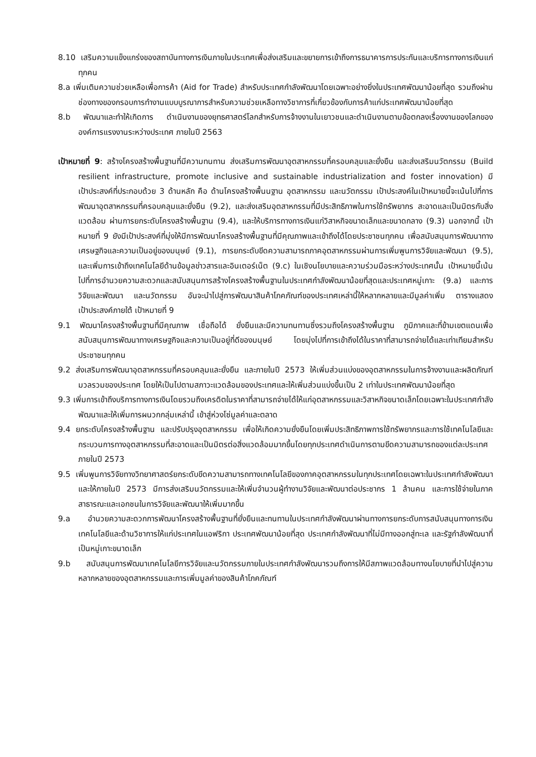8.10 เสริมความแข็งแกร่งของสถาบันทางการเงินภายในประเทศเพื่อส่งเสริมและขยายการเข้าถึงการธนาคารการประกันและบริการทางการเงินแก่ทุกคน
8.a เพิ่มเติมความช่วยเหลือเพื่อการค้า (Aid for Trade) สำหรับประเทศกำลังพัฒนาโดยเฉพาะอย่างยิ่งในประเทศพัฒนาน้อยที่สุด รวมถึงผ่านช่องทางของกรอบการทำงานแบบบูรณาการสำหรับความช่วยเหลือทางวิชาการที่เกี่ยวข้องกับการค้าแก่ประเทศพัฒนาน้อยที่สุด
8.b พัฒนาและทำให้เกิดการ ดำเนินงานของยุทธศาสตร์โลกสำหรับการจ้างงานในเยาวชนและดำเนินงานตามข้อตกลงเรื่องงานของโลกขององค์การแรงงานระหว่างประเทศ ภายในปี 2563
เป้าหมายที่ 9: สร้างโครงสร้างพื้นฐานที่มีความทนทาน ส่งเสริมการพัฒนาอุตสาหกรรมที่ครอบคลุมและยั่งยืน และส่งเสริมนวัตกรรม (Build resilient infrastructure, promote inclusive and sustainable industrialization and foster innovation) มีเป้าประสงค์ที่ประกอบด้วย 3 ด้านหลัก คือ ด้านโครงสร้างพื้นนฐาน อุตสาหกรรม และนวัตกรรม เป้าประสงค์ในเป้าหมายนี้จะเน้นไปที่การพัฒนาอุตสาหกรรมที่ครอบคลุมและยั่งยืน (9.2), และส่งเสริมอุตสาหกรรมที่มีประสิทธิภาพในการใช้ทรัพยากร สะอาดและเป็นมิตรกับสิ่งแวดล้อม ผ่านการยกระดับโครงสร้างพื้นฐาน (9.4), และให้บริการทางการเงินแก่วิสาหกิจขนาดเล็กและขนาดกลาง (9.3) นอกจากนี้ เป้าหมายที่ 9 ยังมีเป้าประสงค์ที่มุ่งให้มีการพัฒนาโครงสร้างพื้นฐานที่มีคุณภาพและเข้าถึงได้โดยประชาชนทุกคน เพื่อสนับสนุนการพัฒนาทางเศรษฐกิจและความเป็นอยู่ของมนุษย์ (9.1), การยกระดับขีดความสามารถภาคอุตสาหกรรมผ่านการเพิ่มพูนการวิจัยและพัฒนา (9.5), และเพิ่มการเข้าถึงเทคโนโลยีด้านข้อมูลข่าวสารและอินเตอร์เน็ต (9.c) ในเชิงนโยบายและความร่วมมือระหว่างประเทศนั้น เป้าหมายนี้เน้นไปที่การอำนวยความสะดวกและสนับสนุนการสร้างโครงสร้างพื้นฐานในประเทศกำลังพัฒนาน้อยที่สุดและประเทศหมู่เกาะ (9.a) และการวิจัยและพัฒนา และนวัตกรรม อันจะนำไปสู่การพัฒนาสินค้าโภคภัณฑ์ของประเทศเหล่านี้ให้หลากหลายและมีมูลค่าเพิ่ม ตารางแสดงเป้าประสงค์ภายใต้ เป้าหมายที่ 9
9.1 พัฒนาโครงสร้างพื้นฐานที่มีคุณภาพ เชื่อถือได้ ยั่งยืนและมีความทนทานซึ่งรวมถึงโครงสร้างพื้นฐาน ภูมิภาคและที่ข้ามเขตแดนเพื่อสนับสนุนการพัฒนาทางเศรษฐกิจและความเป็นอยู่ที่ดีของมนุษย์ โดยมุ่งไปที่การเข้าถึงได้ในราคาที่สามารถจ่ายได้และเท่าเทียมสำหรับประชาชนทุกคน
9.2 ส่งเสริมการพัฒนาอุตสาหกรรมที่ครอบคลุมและยั่งยืน และภายในปี 2573 ให้เพิ่มส่วนแบ่งของอุตสาหกรรมในการจ้างงานและผลิตภัณฑ์มวลรวมของประเทศ โดยให้เป็นไปตามสภาวะแวดล้อมของประเทศและให้เพิ่มส่วนแบ่งขึ้นเป็น 2 เท่าในประเทศพัฒนาน้อยที่สุด
9.3 เพิ่มการเข้าถึงบริการทางการเงินโดยรวมถึงเครดิตในราคาที่สามารถจ่ายได้ให้แก่อุตสาหกรรมและวิสาหกิจขนาดเล็กโดยเฉพาะในประเทศกำลังพัฒนาและให้เพิ่มการผนวกกลุ่มเหล่านี้ เข้าสู่ห่วงโซ่มูลค่าและตลาด
9.4 ยกระดับโครงสร้างพื้นฐาน และปรับปรุงอุตสาหกรรม เพื่อให้เกิดความยั่งยืนโดยเพิ่มประสิทธิภาพการใช้ทรัพยากรและการใช้เทคโนโลยีและกระบวนการทางอุตสาหกรรมที่สะอาดและเป็นมิตรต่อสิ่งแวดล้อมมากขึ้นโดยทุกประเทศดำเนินการตามขีดความสามารถของแต่ละประเทศ ภายในปี 2573
9.5 เพิ่มพูนการวิจัยทางวิทยาศาสตร์ยกระดับขีดความสามารถทางเทคโนโลยีของภาคอุตสาหกรรมในทุกประเทศโดยเฉพาะในประเทศกำลังพัฒนา และให้ภายในปี 2573 มีการส่งเสริมนวัตกรรมและให้เพิ่มจำนวนผู้ทำงานวิจัยและพัฒนาต่อประชากร 1 ล้านคน และการใช้จ่ายในภาคสาธารณะและเอกชนในการวิจัยและพัฒนาให้เพิ่มมากขึ้น
9.a อำนวยความสะดวกการพัฒนาโครงสร้างพื้นฐานที่ยั่งยืนและทนทานในประเทศกำลังพัฒนาผ่านทางการยกระดับการสนับสนุนทางการเงิน เทคโนโลยีและด้านวิชาการให้แก่ประเทศในแอฟริกา ประเทศพัฒนาน้อยที่สุด ประเทศกำลังพัฒนาที่ไม่มีทางออกสู่ทะเล และรัฐกำลังพัฒนาที่เป็นหมู่เกาะขนาดเล็ก
9.b สนับสนุนการพัฒนาเทคโนโลยีการวิจัยและนวัตกรรมภายในประเทศกำลังพัฒนารวมถึงการให้มีสภาพแวดล้อมทางนโยบายที่นำไปสู่ความหลากหลายของอุตสาหกรรมและการเพิ่มมูลค่าของสินค้าโภคภัณฑ์